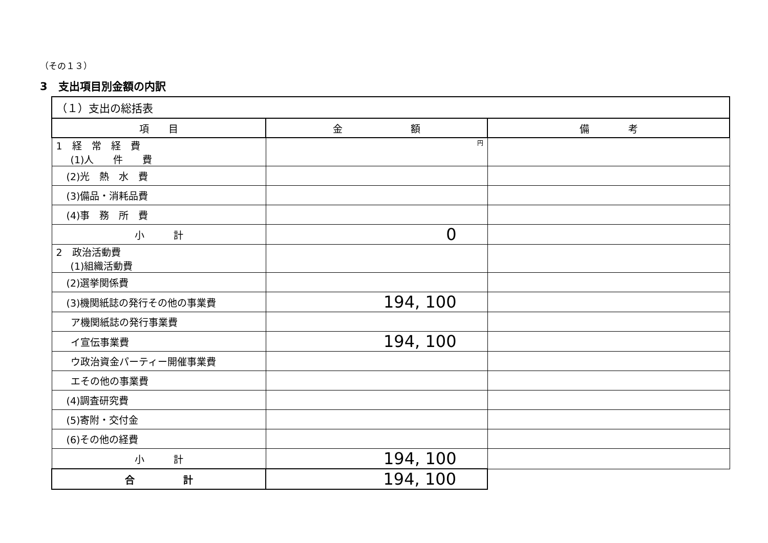（その１３）
3　支出項目別金額の内訳
| （１）支出の総括表 | | |
| --- | --- | --- |
| 項 目 | 金 額 | 備 考 |
| 1 経 常 経 費 (1)人 件 費 | 円 | |
| (2)光 熱 水 費 | | |
| (3)備品・消耗品費 | | |
| (4)事 務 所 費 | | |
| 小 計 | 0 | |
| 2 政治活動費 (1)組織活動費 | | |
| (2)選挙関係費 | | |
| (3)機関紙誌の発行その他の事業費 | 194, 100 | |
| ア機関紙誌の発行事業費 | | |
| イ宣伝事業費 | 194, 100 | |
| ウ政治資金パーティー開催事業費 | | |
| エその他の事業費 | | |
| (4)調査研究費 | | |
| (5)寄附・交付金 | | |
| (6)その他の経費 | | |
| 小 計 | 194, 100 | |
| 合 計 | 194, 100 | |